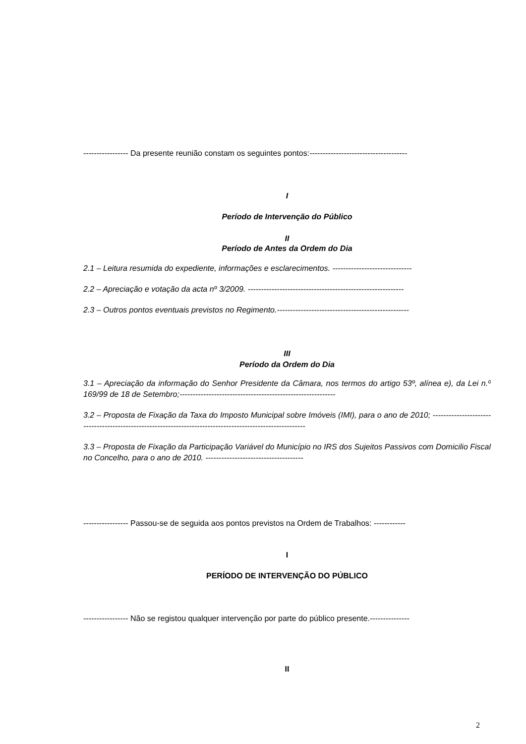----------------- Da presente reunião constam os seguintes pontos:-------------------------------------
I
Período de Intervenção do Público
II
Período de Antes da Ordem do Dia
2.1 – Leitura resumida do expediente, informações e esclarecimentos. ------------------------------
2.2 – Apreciação e votação da acta nº 3/2009. -----------------------------------------------------------
2.3 – Outros pontos eventuais previstos no Regimento.--------------------------------------------------
III
Período da Ordem do Dia
3.1 – Apreciação da informação do Senhor Presidente da Câmara, nos termos do artigo 53º, alínea e), da Lei n.º 169/99 de 18 de Setembro;-----------------------------------------------------------
3.2 – Proposta de Fixação da Taxa do Imposto Municipal sobre Imóveis (IMI), para o ano de 2010; ----------------------------------------------------------------------------------------------------------
3.3 – Proposta de Fixação da Participação Variável do Município no IRS dos Sujeitos Passivos com Domicilio Fiscal no Concelho, para o ano de 2010. -------------------------------------
----------------- Passou-se de seguida aos pontos previstos na Ordem de Trabalhos: ------------
I
PERÍODO DE INTERVENÇÃO DO PÚBLICO
----------------- Não se registou qualquer intervenção por parte do público presente.---------------
II
2